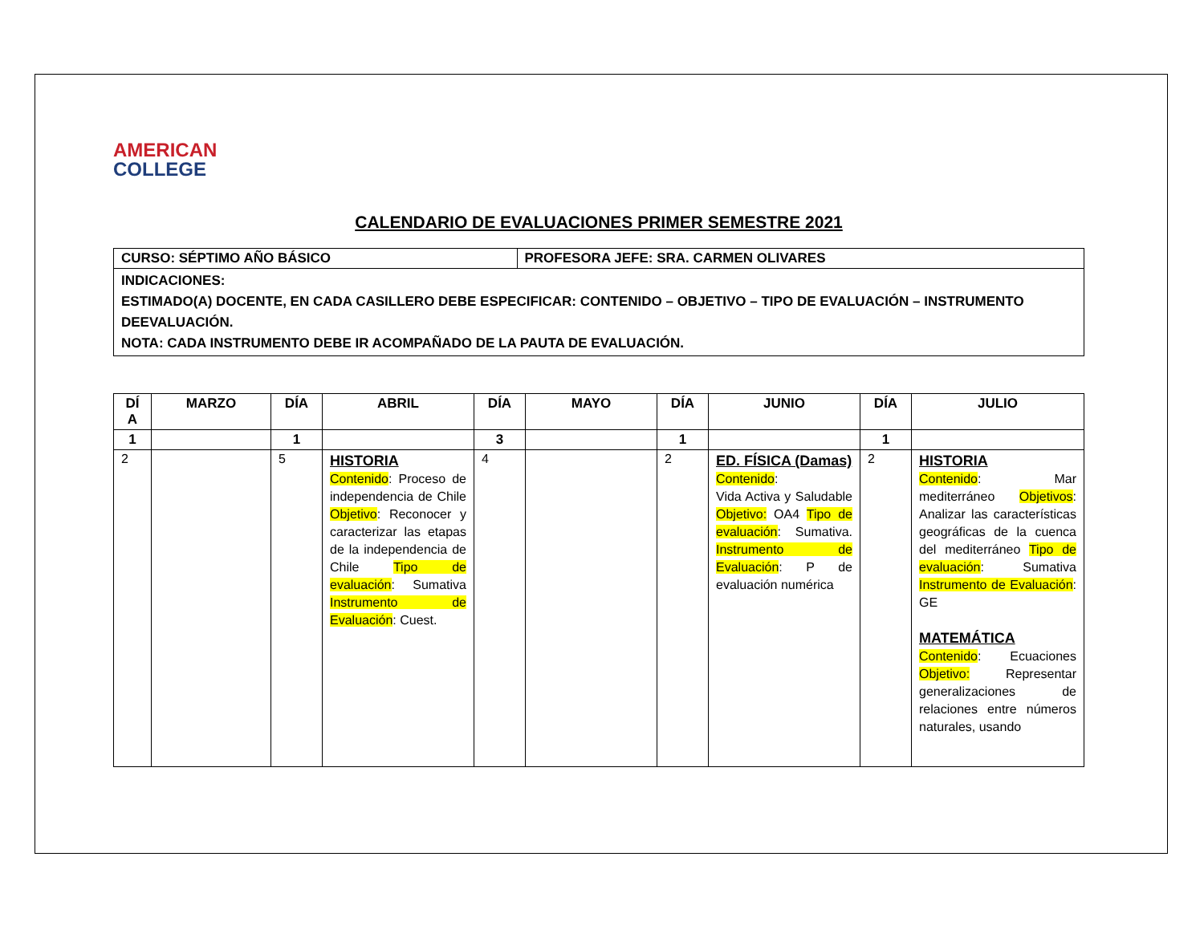AMERICAN
COLLEGE
CALENDARIO DE EVALUACIONES PRIMER SEMESTRE 2021
| CURSO: SÉPTIMO AÑO BÁSICO | PROFESORA JEFE: SRA. CARMEN OLIVARES |
| INDICACIONES: ESTIMADO(A) DOCENTE, EN CADA CASILLERO DEBE ESPECIFICAR: CONTENIDO – OBJETIVO – TIPO DE EVALUACIÓN – INSTRUMENTO DEEVALUACIÓN. NOTA: CADA INSTRUMENTO DEBE IR ACOMPAÑADO DE LA PAUTA DE EVALUACIÓN. | |
| DÍ A | MARZO | DÍA | ABRIL | DÍA | MAYO | DÍA | JUNIO | DÍA | JULIO |
| --- | --- | --- | --- | --- | --- | --- | --- | --- | --- |
| 1 | | 1 | | 3 | | 1 | | 1 | |
| 2 | | 5 | HISTORIA Contenido : Proceso de independencia de Chile Objetivo : Reconocer y caracterizar las etapas de la independencia de Chile Tipo de evaluación : Sumativa Instrumento de Evaluación : Cuest. | 4 | | 2 | ED. FÍSICA (Damas) Contenido : Vida Activa y Saludable Objetivo: OA4 Tipo de evaluación : Sumativa. Instrumento de Evaluación : P de evaluación numérica | 2 | HISTORIA Contenido : Mar mediterráneo Objetivos : Analizar las características geográficas de la cuenca del mediterráneo Tipo de evaluación : Sumativa Instrumento de Evaluación : GE MATEMÁTICA Contenido : Ecuaciones Objetivo: Representar generalizaciones de relaciones entre números naturales, usando |